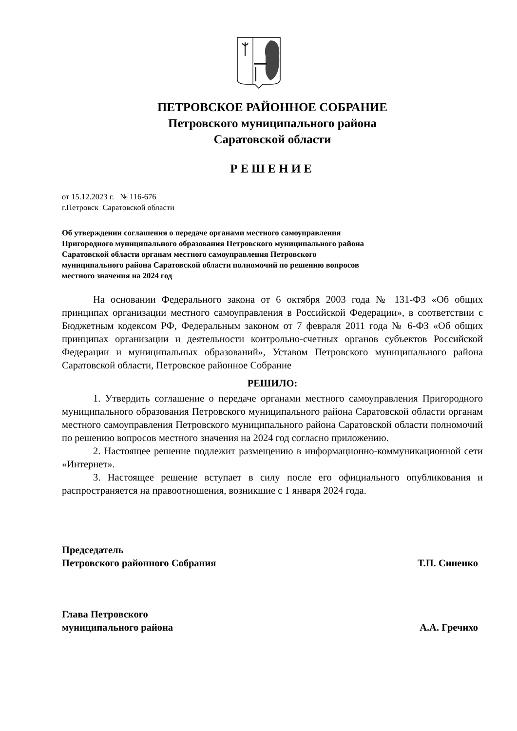ПЕТРОВСКОЕ РАЙОННОЕ СОБРАНИЕ
Петровского муниципального района
Саратовской области
РЕШЕНИЕ
от 15.12.2023 г. № 116-676
г.Петровск Саратовской области
Об утверждении соглашения о передаче органами местного самоуправления Пригородного муниципального образования Петровского муниципального района Саратовской области органам местного самоуправления Петровского муниципального района Саратовской области полномочий по решению вопросов местного значения на 2024 год
На основании Федерального закона от 6 октября 2003 года № 131-ФЗ «Об общих принципах организации местного самоуправления в Российской Федерации», в соответствии с Бюджетным кодексом РФ, Федеральным законом от 7 февраля 2011 года № 6-ФЗ «Об общих принципах организации и деятельности контрольно-счетных органов субъектов Российской Федерации и муниципальных образований», Уставом Петровского муниципального района Саратовской области, Петровское районное Собрание
РЕШИЛО:
1. Утвердить соглашение о передаче органами местного самоуправления Пригородного муниципального образования Петровского муниципального района Саратовской области органам местного самоуправления Петровского муниципального района Саратовской области полномочий по решению вопросов местного значения на 2024 год согласно приложению.
2. Настоящее решение подлежит размещению в информационно-коммуникационной сети «Интернет».
3. Настоящее решение вступает в силу после его официального опубликования и распространяется на правоотношения, возникшие с 1 января 2024 года.
Председатель
Петровского районного Собрания
Т.П. Синенко
Глава Петровского
муниципального района
А.А. Гречихо